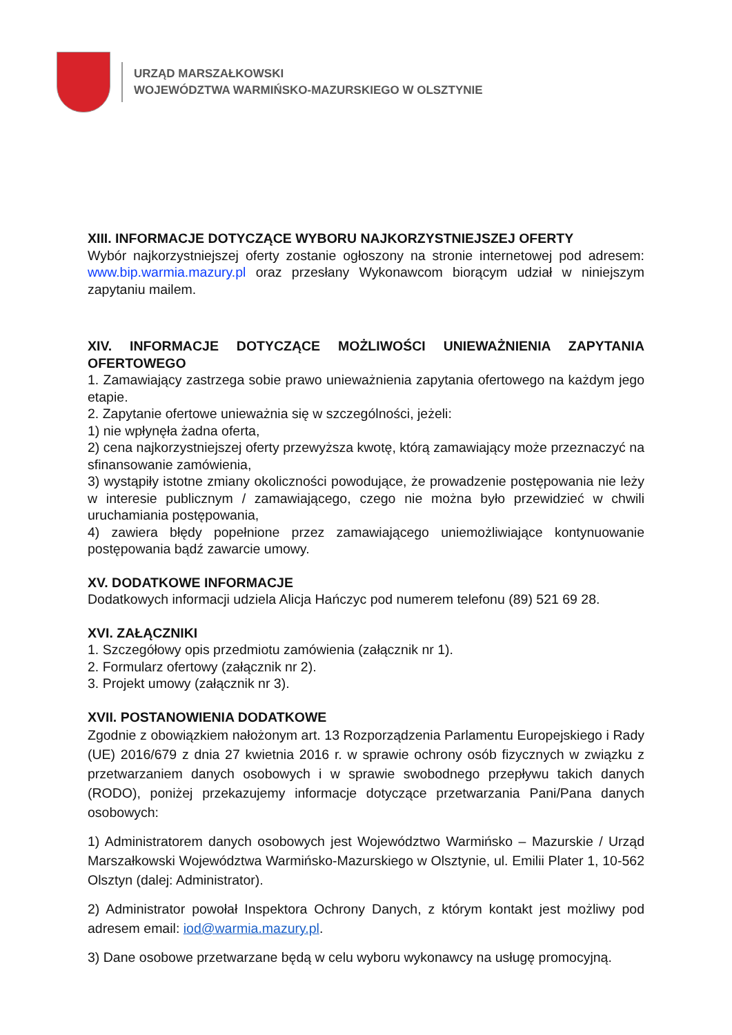URZĄD MARSZAŁKOWSKI
WOJEWÓDZTWA WARMIŃSKO-MAZURSKIEGO W OLSZTYNIE
XIII. INFORMACJE DOTYCZĄCE WYBORU NAJKORZYSTNIEJSZEJ OFERTY
Wybór najkorzystniejszej oferty zostanie ogłoszony na stronie internetowej pod adresem: www.bip.warmia.mazury.pl oraz przesłany Wykonawcom biorącym udział w niniejszym zapytaniu mailem.
XIV. INFORMACJE DOTYCZĄCE MOŻLIWOŚCI UNIEWAŻNIENIA ZAPYTANIA OFERTOWEGO
1. Zamawiający zastrzega sobie prawo unieważnienia zapytania ofertowego na każdym jego etapie.
2. Zapytanie ofertowe unieważnia się w szczególności, jeżeli:
1) nie wpłynęła żadna oferta,
2) cena najkorzystniejszej oferty przewyższa kwotę, którą zamawiający może przeznaczyć na sfinansowanie zamówienia,
3) wystąpiły istotne zmiany okoliczności powodujące, że prowadzenie postępowania nie leży w interesie publicznym / zamawiającego, czego nie można było przewidzieć w chwili uruchamiania postępowania,
4) zawiera błędy popełnione przez zamawiającego uniemożliwiające kontynuowanie postępowania bądź zawarcie umowy.
XV. DODATKOWE INFORMACJE
Dodatkowych informacji udziela Alicja Hańczyc pod numerem telefonu (89) 521 69 28.
XVI. ZAŁĄCZNIKI
1. Szczegółowy opis przedmiotu zamówienia (załącznik nr 1).
2. Formularz ofertowy (załącznik nr 2).
3. Projekt umowy (załącznik nr 3).
XVII. POSTANOWIENIA DODATKOWE
Zgodnie z obowiązkiem nałożonym art. 13 Rozporządzenia Parlamentu Europejskiego i Rady (UE) 2016/679 z dnia 27 kwietnia 2016 r. w sprawie ochrony osób fizycznych w związku z przetwarzaniem danych osobowych i w sprawie swobodnego przepływu takich danych (RODO), poniżej przekazujemy informacje dotyczące przetwarzania Pani/Pana danych osobowych:
1) Administratorem danych osobowych jest Województwo Warmińsko – Mazurskie / Urząd Marszałkowski Województwa Warmińsko-Mazurskiego w Olsztynie, ul. Emilii Plater 1, 10-562 Olsztyn (dalej: Administrator).
2) Administrator powołał Inspektora Ochrony Danych, z którym kontakt jest możliwy pod adresem email: iod@warmia.mazury.pl.
3) Dane osobowe przetwarzane będą w celu wyboru wykonawcy na usługę promocyjną.